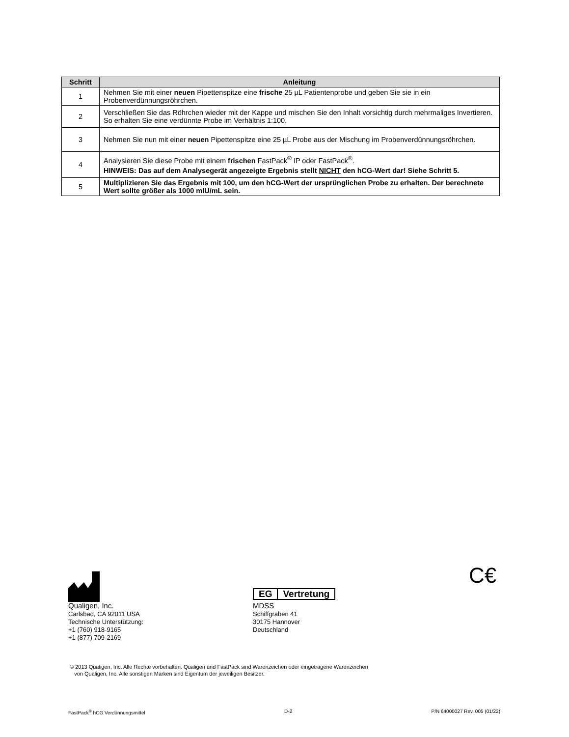| Schritt | Anleitung |
| --- | --- |
| 1 | Nehmen Sie mit einer neuen Pipettenspitze eine frische 25 µL Patientenprobe und geben Sie sie in ein Probenverdünnungsröhrchen. |
| 2 | Verschließen Sie das Röhrchen wieder mit der Kappe und mischen Sie den Inhalt vorsichtig durch mehrmaliges Invertieren. So erhalten Sie eine verdünnte Probe im Verhältnis 1:100. |
| 3 | Nehmen Sie nun mit einer neuen Pipettenspitze eine 25 µL Probe aus der Mischung im Probenverdünnungsröhrchen. |
| 4 | Analysieren Sie diese Probe mit einem frischen FastPack<sup>®</sup> IP oder FastPack<sup>®</sup>. HINWEIS: Das auf dem Analysegerät angezeigte Ergebnis stellt NICHT den hCG-Wert dar! Siehe Schritt 5. |
| 5 | Multiplizieren Sie das Ergebnis mit 100, um den hCG-Wert der ursprünglichen Probe zu erhalten. Der berechnete Wert sollte größer als 1000 mIU/mL sein. |
Qualigen, Inc.
Carlsbad, CA 92011 USA
Technische Unterstützung:
+1 (760) 918-9165
+1 (877) 709-2169
EG Vertretung
MDSS
Schiffgraben 41
30175 Hannover
Deutschland
C€
© 2013 Qualigen, Inc. Alle Rechte vorbehalten. Qualigen und FastPack sind Warenzeichen oder eingetragene Warenzeichen
von Qualigen, Inc. Alle sonstigen Marken sind Eigentum der jeweiligen Besitzer.
FastPack<sup>®</sup> hCG Verdünnungsmittel D-2 P/N 64000027 Rev. 005 (01/22)